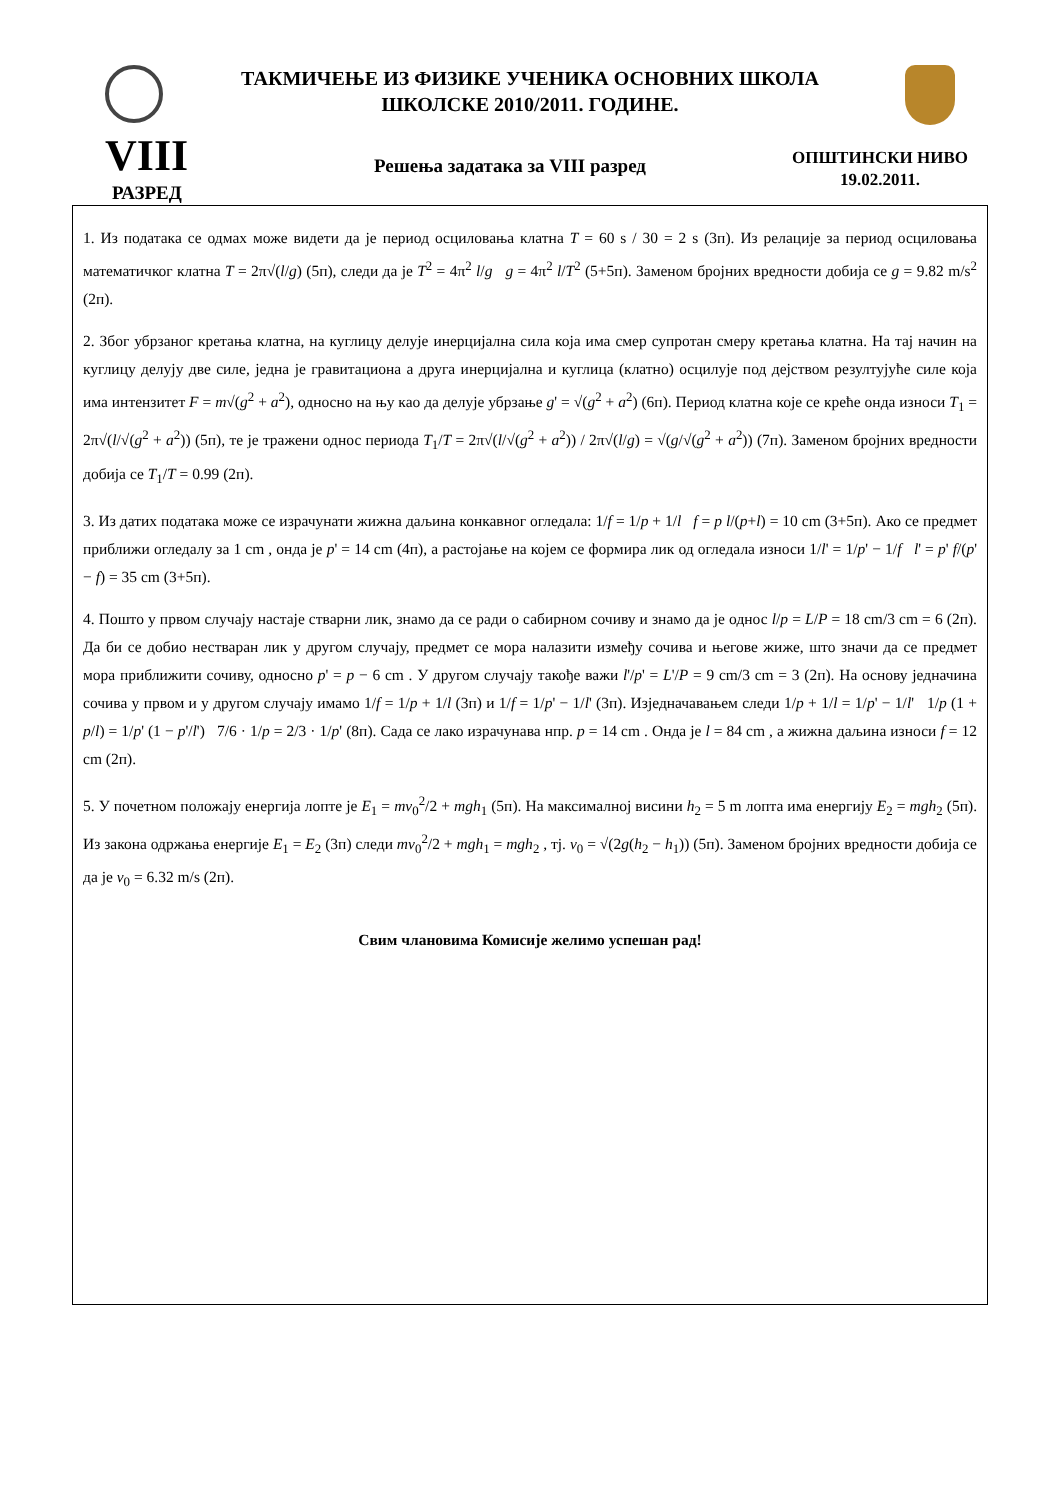ТАКМИЧЕЊЕ ИЗ ФИЗИКЕ УЧЕНИКА ОСНОВНИХ ШКОЛА
ШКОЛСКЕ 2010/2011. ГОДИНЕ.
VIII Решења задатака за VIII разред
ОПШТИНСКИ НИВО
19.02.2011.
РАЗРЕД
1. Из података се одмах може видети да је период осциловања клатна T = 60 s / 30 = 2 s (3п). Из релације за период осциловања математичког клатна T = 2π√(l/g) (5п), следи да је T<sup>2</sup> = 4π<sup>2</sup> l/g g = 4π<sup>2</sup> l/T<sup>2</sup> (5+5п). Заменом бројних вредности добија се g = 9.82 m/s<sup>2</sup> (2п).
2. Због убрзаног кретања клатна, на куглицу делује инерцијална сила која има смер супротан смеру кретања клатна. На тај начин на куглицу делују две силе, једна је гравитациона а друга инерцијална и куглица (клатно) осцилује под дејством резултујуће силе која има интензитет F = m√(g<sup>2</sup> + a<sup>2</sup>), односно на њу као да делује убрзање g' = √(g<sup>2</sup> + a<sup>2</sup>) (6п). Период клатна које се креће онда износи T<sub>1</sub> = 2π√(l/√(g<sup>2</sup> + a<sup>2</sup>)) (5п), те је тражени однос периода T<sub>1</sub>/T = 2π√(l/√(g<sup>2</sup> + a<sup>2</sup>)) / 2π√(l/g) = √(g/√(g<sup>2</sup> + a<sup>2</sup>)) (7п). Заменом бројних вредности добија се T<sub>1</sub>/T = 0.99 (2п).
3. Из датих података може се израчунати жижна даљина конкавног огледала: 1/f = 1/p + 1/l f = p l/(p+l) = 10 cm (3+5п). Ако се предмет приближи огледалу за 1 cm , онда је p' = 14 cm (4п), а растојање на којем се формира лик од огледала износи 1/l' = 1/p' − 1/f l' = p' f/(p' − f) = 35 cm (3+5п).
4. Пошто у првом случају настаје стварни лик, знамо да се ради о сабирном сочиву и знамо да је однос l/p = L/P = 18 cm/3 cm = 6 (2п). Да би се добио нестваран лик у другом случају, предмет се мора налазити између сочива и његове жиже, што значи да се предмет мора приближити сочиву, односно p' = p − 6 cm . У другом случају такође важи l'/p' = L'/P = 9 cm/3 cm = 3 (2п). На основу једначина сочива у првом и у другом случају имамо 1/f = 1/p + 1/l (3п) и 1/f = 1/p' − 1/l' (3п). Изједначавањем следи 1/p + 1/l = 1/p' − 1/l' 1/p (1 + p/l) = 1/p' (1 − p'/l') 7/6 · 1/p = 2/3 · 1/p' (8п). Сада се лако израчунава нпр. p = 14 cm . Онда је l = 84 cm , а жижна даљина износи f = 12 cm (2п).
5. У почетном положају енергија лопте је E<sub>1</sub> = mv<sub>0</sub><sup>2</sup>/2 + mgh<sub>1</sub> (5п). На максималној висини h<sub>2</sub> = 5 m лопта има енергију E<sub>2</sub> = mgh<sub>2</sub> (5п). Из закона одржања енергије E<sub>1</sub> = E<sub>2</sub> (3п) следи mv<sub>0</sub><sup>2</sup>/2 + mgh<sub>1</sub> = mgh<sub>2</sub> , тј. v<sub>0</sub> = √(2g(h<sub>2</sub> − h<sub>1</sub>)) (5п). Заменом бројних вредности добија се да је v<sub>0</sub> = 6.32 m/s (2п).
Свим члановима Комисије желимо успешан рад!